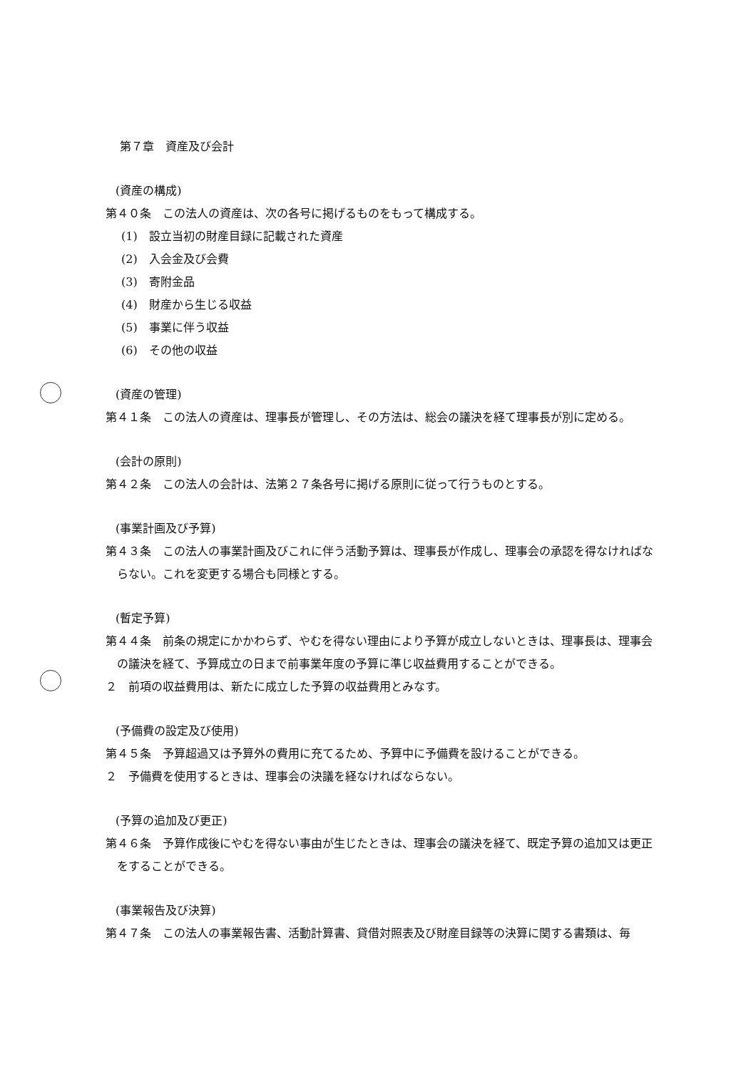第７章　資産及び会計
(資産の構成)
第４０条　この法人の資産は、次の各号に掲げるものをもって構成する。
(1)　設立当初の財産目録に記載された資産
(2)　入会金及び会費
(3)　寄附金品
(4)　財産から生じる収益
(5)　事業に伴う収益
(6)　その他の収益
(資産の管理)
第４１条　この法人の資産は、理事長が管理し、その方法は、総会の議決を経て理事長が別に定める。
(会計の原則)
第４２条　この法人の会計は、法第２７条各号に掲げる原則に従って行うものとする。
(事業計画及び予算)
第４３条　この法人の事業計画及びこれに伴う活動予算は、理事長が作成し、理事会の承認を得なければならない。これを変更する場合も同様とする。
(暫定予算)
第４４条　前条の規定にかかわらず、やむを得ない理由により予算が成立しないときは、理事長は、理事会の議決を経て、予算成立の日まで前事業年度の予算に準じ収益費用することができる。
２　前項の収益費用は、新たに成立した予算の収益費用とみなす。
(予備費の設定及び使用)
第４５条　予算超過又は予算外の費用に充てるため、予算中に予備費を設けることができる。
２　予備費を使用するときは、理事会の決議を経なければならない。
(予算の追加及び更正)
第４６条　予算作成後にやむを得ない事由が生じたときは、理事会の議決を経て、既定予算の追加又は更正をすることができる。
(事業報告及び決算)
第４７条　この法人の事業報告書、活動計算書、貸借対照表及び財産目録等の決算に関する書類は、毎